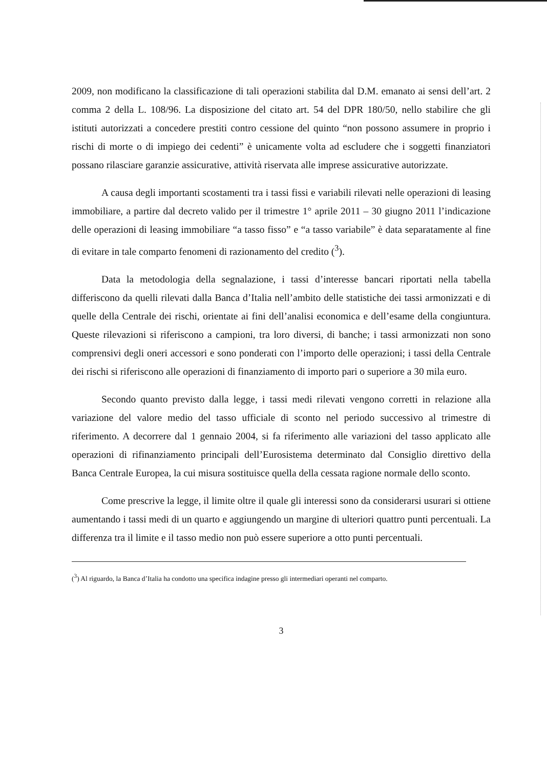2009, non modificano la classificazione di tali operazioni stabilita dal D.M. emanato ai sensi dell’art. 2 comma 2 della L. 108/96. La disposizione del citato art. 54 del DPR 180/50, nello stabilire che gli istituti autorizzati a concedere prestiti contro cessione del quinto “non possono assumere in proprio i rischi di morte o di impiego dei cedenti” è unicamente volta ad escludere che i soggetti finanziatori possano rilasciare garanzie assicurative, attività riservata alle imprese assicurative autorizzate.
A causa degli importanti scostamenti tra i tassi fissi e variabili rilevati nelle operazioni di leasing immobiliare, a partire dal decreto valido per il trimestre 1° aprile 2011 – 30 giugno 2011 l’indicazione delle operazioni di leasing immobiliare “a tasso fisso” e “a tasso variabile” è data separatamente al fine di evitare in tale comparto fenomeni di razionamento del credito (<sup>3</sup>).
Data la metodologia della segnalazione, i tassi d’interesse bancari riportati nella tabella differiscono da quelli rilevati dalla Banca d’Italia nell’ambito delle statistiche dei tassi armonizzati e di quelle della Centrale dei rischi, orientate ai fini dell’analisi economica e dell’esame della congiuntura. Queste rilevazioni si riferiscono a campioni, tra loro diversi, di banche; i tassi armonizzati non sono comprensivi degli oneri accessori e sono ponderati con l’importo delle operazioni; i tassi della Centrale dei rischi si riferiscono alle operazioni di finanziamento di importo pari o superiore a 30 mila euro.
Secondo quanto previsto dalla legge, i tassi medi rilevati vengono corretti in relazione alla variazione del valore medio del tasso ufficiale di sconto nel periodo successivo al trimestre di riferimento. A decorrere dal 1 gennaio 2004, si fa riferimento alle variazioni del tasso applicato alle operazioni di rifinanziamento principali dell’Eurosistema determinato dal Consiglio direttivo della Banca Centrale Europea, la cui misura sostituisce quella della cessata ragione normale dello sconto.
Come prescrive la legge, il limite oltre il quale gli interessi sono da considerarsi usurari si ottiene aumentando i tassi medi di un quarto e aggiungendo un margine di ulteriori quattro punti percentuali. La differenza tra il limite e il tasso medio non può essere superiore a otto punti percentuali.
(<sup>3</sup>) Al riguardo, la Banca d’Italia ha condotto una specifica indagine presso gli intermediari operanti nel comparto.
3